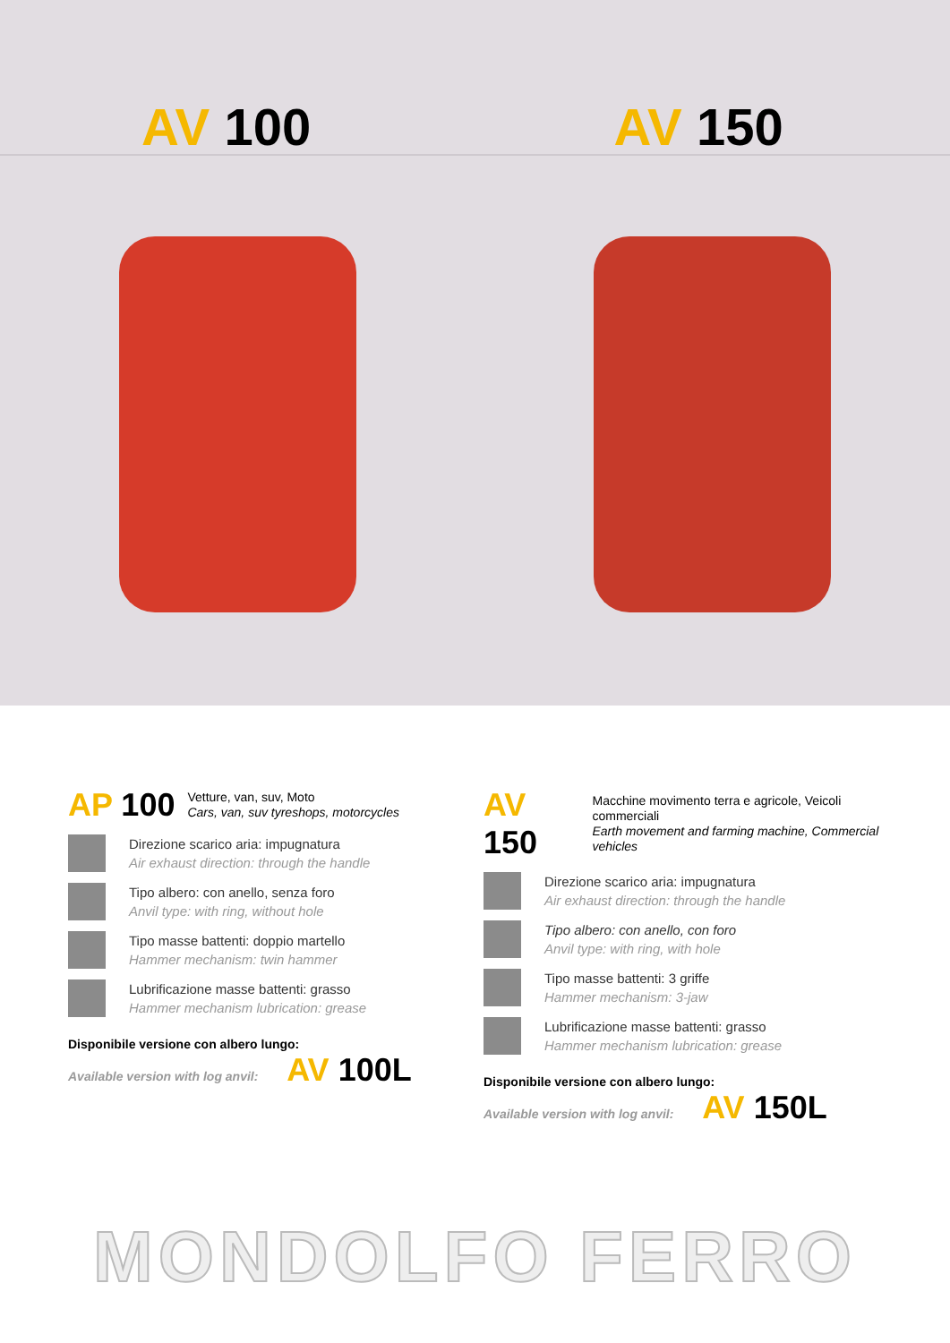AV 100 AV 150
AP 100 Vetture, van, suv, Moto
Cars, van, suv tyreshops, motorcycles
Direzione scarico aria: impugnatura
Air exhaust direction: through the handle
Tipo albero: con anello, senza foro
Anvil type: with ring, without hole
Tipo masse battenti: doppio martello
Hammer mechanism: twin hammer
Lubrificazione masse battenti: grasso
Hammer mechanism lubrication: grease
Disponibile versione con albero lungo:
Available version with log anvil: AV 100L
AV 150 Macchine movimento terra e agricole, Veicoli commerciali
Earth movement and farming machine, Commercial vehicles
Direzione scarico aria: impugnatura
Air exhaust direction: through the handle
Tipo albero: con anello, con foro
Anvil type: with ring, with hole
Tipo masse battenti: 3 griffe
Hammer mechanism: 3-jaw
Lubrificazione masse battenti: grasso
Hammer mechanism lubrication: grease
Disponibile versione con albero lungo:
Available version with log anvil: AV 150L
MONDOLFO FERRO